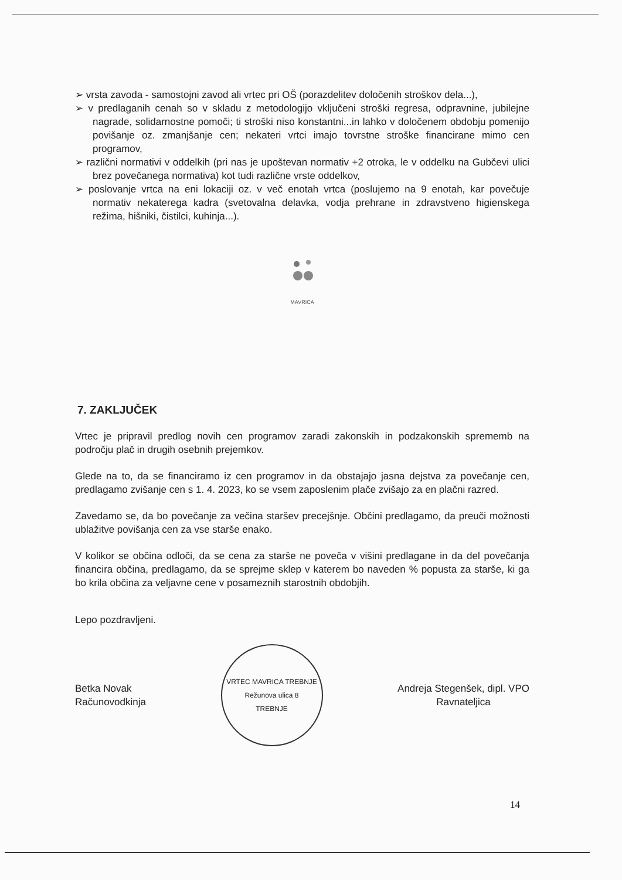➢ vrsta zavoda - samostojni zavod ali vrtec pri OŠ (porazdelitev določenih stroškov dela...),
➢ v predlaganih cenah so v skladu z metodologijo vključeni stroški regresa, odpravnine, jubilejne nagrade, solidarnostne pomoči; ti stroški niso konstantni...in lahko v določenem obdobju pomenijo povišanje oz. zmanjšanje cen; nekateri vrtci imajo tovrstne stroške financirane mimo cen programov,
➢ različni normativi v oddelkih (pri nas je upoštevan normativ +2 otroka, le v oddelku na Gubčevi ulici brez povečanega normativa) kot tudi različne vrste oddelkov,
➢ poslovanje vrtca na eni lokaciji oz. v več enotah vrtca (poslujemo na 9 enotah, kar povečuje normativ nekaterega kadra (svetovalna delavka, vodja prehrane in zdravstveno higienskega režima, hišniki, čistilci, kuhinja...).
MAVRICA
7. ZAKLJUČEK
Vrtec je pripravil predlog novih cen programov zaradi zakonskih in podzakonskih sprememb na področju plač in drugih osebnih prejemkov.
Glede na to, da se financiramo iz cen programov in da obstajajo jasna dejstva za povečanje cen, predlagamo zvišanje cen s 1. 4. 2023, ko se vsem zaposlenim plače zvišajo za en plačni razred.
Zavedamo se, da bo povečanje za večina staršev precejšnje. Občini predlagamo, da preuči možnosti ublažitve povišanja cen za vse starše enako.
V kolikor se občina odloči, da se cena za starše ne poveča v višini predlagane in da del povečanja financira občina, predlagamo, da se sprejme sklep v katerem bo naveden % popusta za starše, ki ga bo krila občina za veljavne cene v posameznih starostnih obdobjih.
Lepo pozdravljeni.
Betka Novak
Računovodkinja
VRTEC MAVRICA TREBNJE
Režunova ulica 8
TREBNJE
Andreja Stegenšek, dipl. VPO
Ravnateljica
14